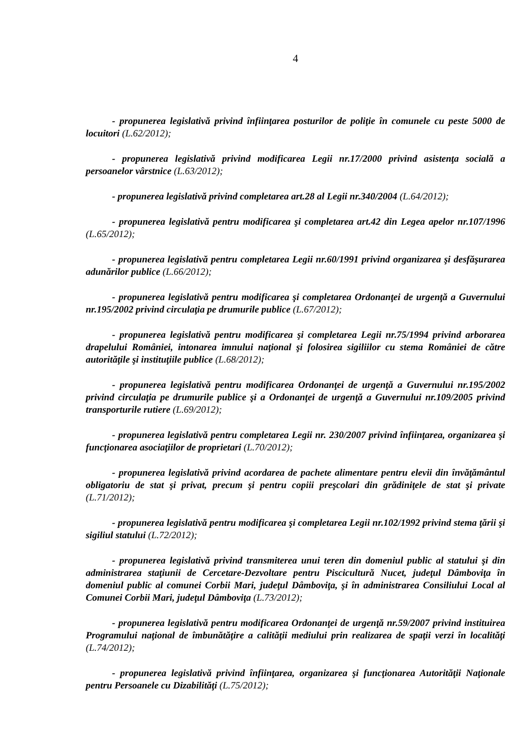4
- propunerea legislativă privind înfiinţarea posturilor de poliţie în comunele cu peste 5000 de locuitori (L.62/2012);
- propunerea legislativă privind modificarea Legii nr.17/2000 privind asistenţa socială a persoanelor vârstnice (L.63/2012);
- propunerea legislativă privind completarea art.28 al Legii nr.340/2004 (L.64/2012);
- propunerea legislativă pentru modificarea şi completarea art.42 din Legea apelor nr.107/1996 (L.65/2012);
- propunerea legislativă pentru completarea Legii nr.60/1991 privind organizarea şi desfăşurarea adunărilor publice (L.66/2012);
- propunerea legislativă pentru modificarea şi completarea Ordonanţei de urgenţă a Guvernului nr.195/2002 privind circulaţia pe drumurile publice (L.67/2012);
- propunerea legislativă pentru modificarea şi completarea Legii nr.75/1994 privind arborarea drapelului României, intonarea imnului naţional şi folosirea sigiliilor cu stema României de către autorităţile şi instituţiile publice (L.68/2012);
- propunerea legislativă pentru modificarea Ordonanţei de urgenţă a Guvernului nr.195/2002 privind circulaţia pe drumurile publice şi a Ordonanţei de urgenţă a Guvernului nr.109/2005 privind transporturile rutiere (L.69/2012);
- propunerea legislativă pentru completarea Legii nr. 230/2007 privind înfiinţarea, organizarea şi funcţionarea asociaţiilor de proprietari (L.70/2012);
- propunerea legislativă privind acordarea de pachete alimentare pentru elevii din învăţământul obligatoriu de stat şi privat, precum şi pentru copiii preşcolari din grădiniţele de stat şi private (L.71/2012);
- propunerea legislativă pentru modificarea şi completarea Legii nr.102/1992 privind stema ţării şi sigiliul statului (L.72/2012);
- propunerea legislativă privind transmiterea unui teren din domeniul public al statului şi din administrarea staţiunii de Cercetare-Dezvoltare pentru Piscicultură Nucet, judeţul Dâmboviţa în domeniul public al comunei Corbii Mari, judeţul Dâmboviţa, şi în administrarea Consiliului Local al Comunei Corbii Mari, judeţul Dâmboviţa (L.73/2012);
- propunerea legislativă pentru modificarea Ordonanţei de urgenţă nr.59/2007 privind instituirea Programului naţional de îmbunătăţire a calităţii mediului prin realizarea de spaţii verzi în localităţi (L.74/2012);
- propunerea legislativă privind înfiinţarea, organizarea şi funcţionarea Autorităţii Naţionale pentru Persoanele cu Dizabilităţi (L.75/2012);